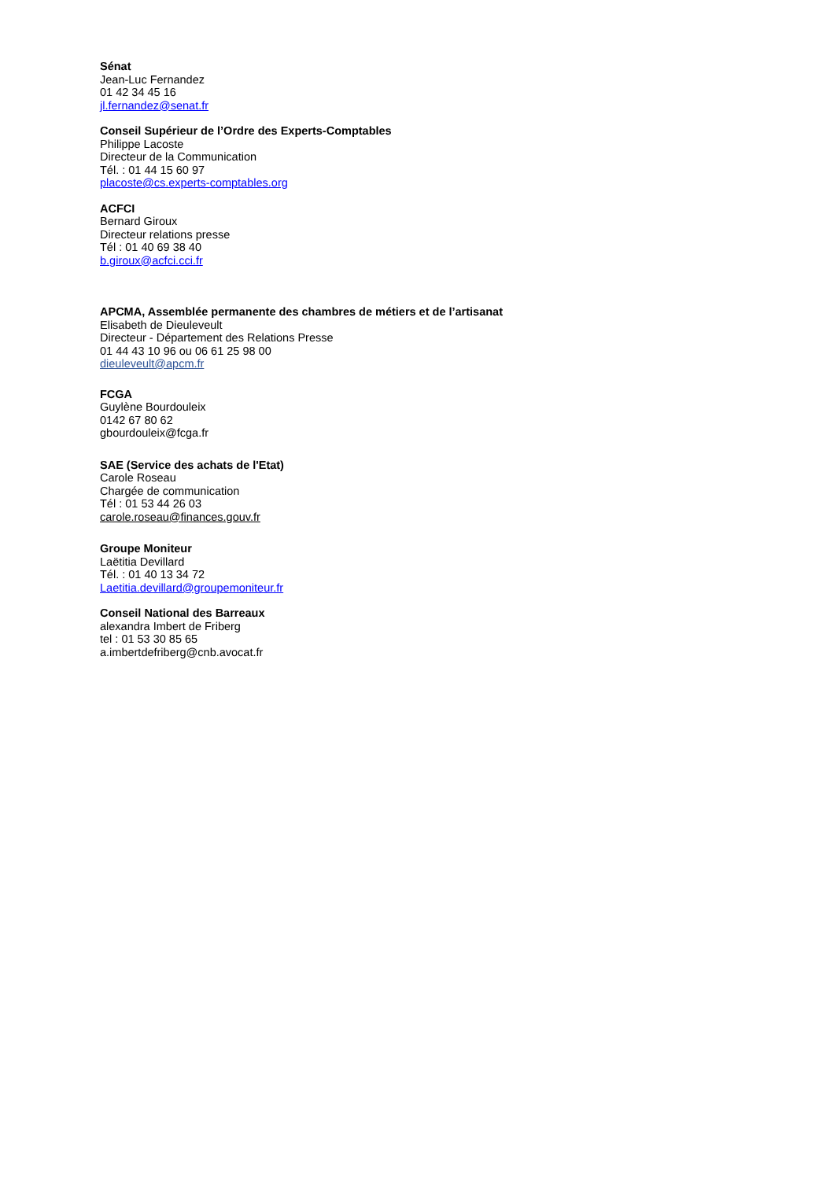Sénat
Jean-Luc Fernandez
01 42 34 45 16
jl.fernandez@senat.fr
Conseil Supérieur de l’Ordre des Experts-Comptables
Philippe Lacoste
Directeur de la Communication
Tél. : 01 44 15 60 97
placoste@cs.experts-comptables.org
ACFCI
Bernard Giroux
Directeur relations presse
Tél : 01 40 69 38 40
b.giroux@acfci.cci.fr
APCMA, Assemblée permanente des chambres de métiers et de l’artisanat
Elisabeth de Dieuleveult
Directeur - Département des Relations Presse
01 44 43 10 96 ou 06 61 25 98 00
dieuleveult@apcm.fr
FCGA
Guylène Bourdouleix
0142 67 80 62
gbourdouleix@fcga.fr
SAE (Service des achats de l'Etat)
Carole Roseau
Chargée de communication
Tél : 01 53 44 26 03
carole.roseau@finances.gouv.fr
Groupe Moniteur
Laëtitia Devillard
Tél. : 01 40 13 34 72
Laetitia.devillard@groupemoniteur.fr
Conseil National des Barreaux
alexandra Imbert de Friberg
tel : 01 53 30 85 65
a.imbertdefriberg@cnb.avocat.fr